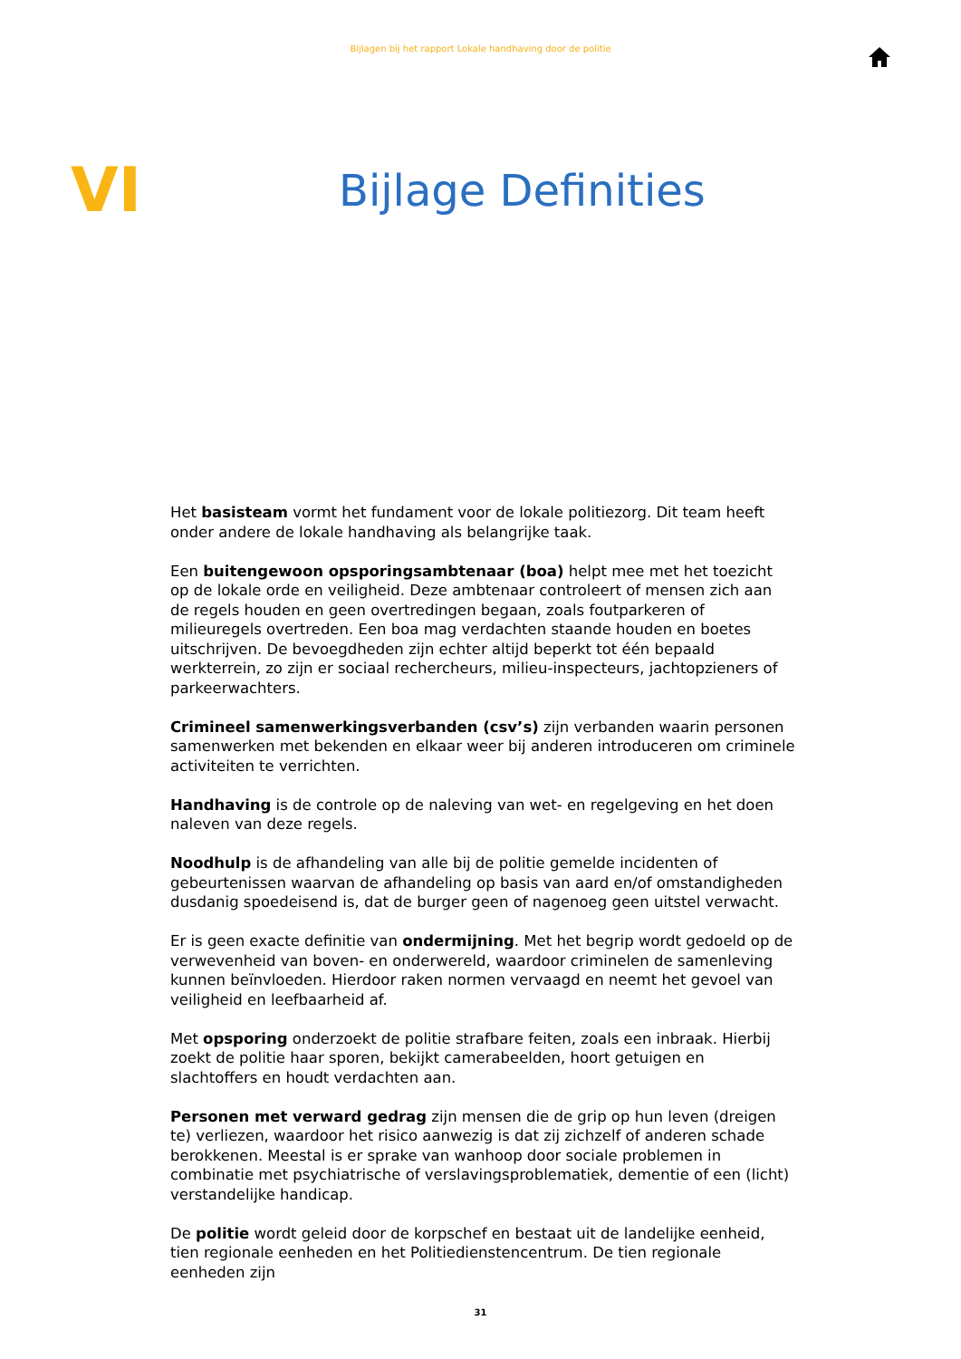Bijlagen bij het rapport Lokale handhaving door de politie
VI
Bijlage Definities
Het basisteam vormt het fundament voor de lokale politiezorg. Dit team heeft onder andere de lokale handhaving als belangrijke taak.
Een buitengewoon opsporingsambtenaar (boa) helpt mee met het toezicht op de lokale orde en veiligheid. Deze ambtenaar controleert of mensen zich aan de regels houden en geen overtredingen begaan, zoals foutparkeren of milieuregels overtreden. Een boa mag verdachten staande houden en boetes uitschrijven. De bevoegdheden zijn echter altijd beperkt tot één bepaald werkterrein, zo zijn er sociaal rechercheurs, milieu-inspecteurs, jachtopzieners of parkeerwachters.
Crimineel samenwerkingsverbanden (csv’s) zijn verbanden waarin personen samenwerken met bekenden en elkaar weer bij anderen introduceren om criminele activiteiten te verrichten.
Handhaving is de controle op de naleving van wet- en regelgeving en het doen naleven van deze regels.
Noodhulp is de afhandeling van alle bij de politie gemelde incidenten of gebeurtenissen waarvan de afhandeling op basis van aard en/of omstandigheden dusdanig spoedeisend is, dat de burger geen of nagenoeg geen uitstel verwacht.
Er is geen exacte definitie van ondermijning. Met het begrip wordt gedoeld op de verwevenheid van boven- en onderwereld, waardoor criminelen de samenleving kunnen beïnvloeden. Hierdoor raken normen vervaagd en neemt het gevoel van veiligheid en leefbaarheid af.
Met opsporing onderzoekt de politie strafbare feiten, zoals een inbraak. Hierbij zoekt de politie haar sporen, bekijkt camerabeelden, hoort getuigen en slachtoffers en houdt verdachten aan.
Personen met verward gedrag zijn mensen die de grip op hun leven (dreigen te) verliezen, waardoor het risico aanwezig is dat zij zichzelf of anderen schade berokkenen. Meestal is er sprake van wanhoop door sociale problemen in combinatie met psychiatrische of verslavingsproblematiek, dementie of een (licht) verstandelijke handicap.
De politie wordt geleid door de korpschef en bestaat uit de landelijke eenheid, tien regionale eenheden en het Politiedienstencentrum. De tien regionale eenheden zijn
31